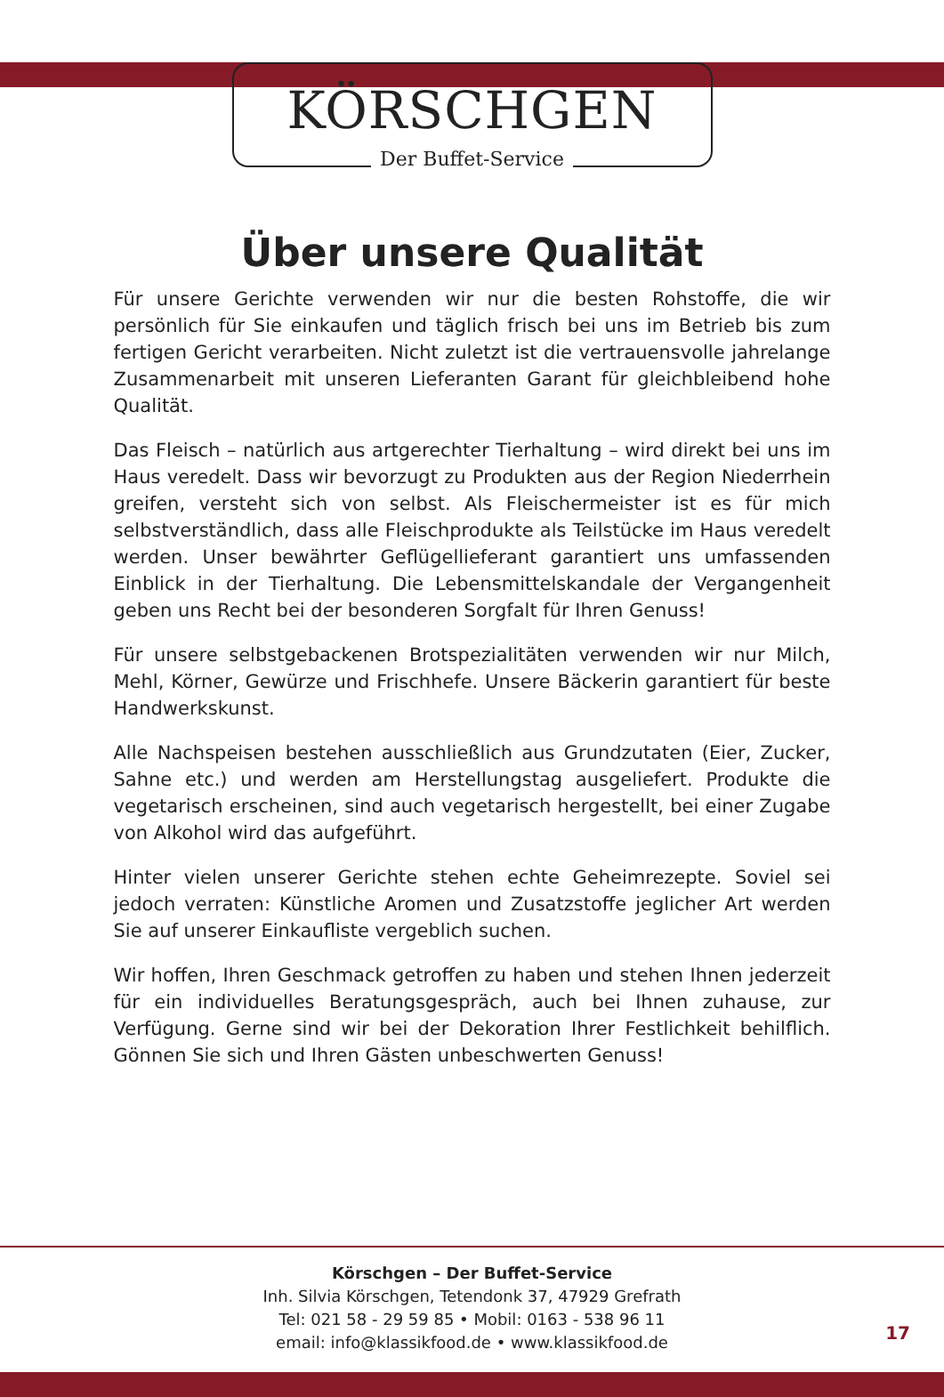KÖRSCHGEN
Der Buffet-Service
Über unsere Qualität
Für unsere Gerichte verwenden wir nur die besten Rohstoffe, die wir persönlich für Sie einkaufen und täglich frisch bei uns im Betrieb bis zum fertigen Gericht verarbeiten. Nicht zuletzt ist die vertrauensvolle jahrelange Zusammenarbeit mit unseren Lieferanten Garant für gleichbleibend hohe Qualität.
Das Fleisch – natürlich aus artgerechter Tierhaltung – wird direkt bei uns im Haus veredelt. Dass wir bevorzugt zu Produkten aus der Region Niederrhein greifen, versteht sich von selbst. Als Fleischermeister ist es für mich selbstverständlich, dass alle Fleischprodukte als Teilstücke im Haus veredelt werden. Unser bewährter Geflügellieferant garantiert uns umfassenden Einblick in der Tierhaltung. Die Lebensmittelskandale der Vergangenheit geben uns Recht bei der besonderen Sorgfalt für Ihren Genuss!
Für unsere selbstgebackenen Brotspezialitäten verwenden wir nur Milch, Mehl, Körner, Gewürze und Frischhefe. Unsere Bäckerin garantiert für beste Handwerkskunst.
Alle Nachspeisen bestehen ausschließlich aus Grundzutaten (Eier, Zucker, Sahne etc.) und werden am Herstellungstag ausgeliefert. Produkte die vegetarisch erscheinen, sind auch vegetarisch hergestellt, bei einer Zugabe von Alkohol wird das aufgeführt.
Hinter vielen unserer Gerichte stehen echte Geheimrezepte. Soviel sei jedoch verraten: Künstliche Aromen und Zusatzstoffe jeglicher Art werden Sie auf unserer Einkaufliste vergeblich suchen.
Wir hoffen, Ihren Geschmack getroffen zu haben und stehen Ihnen jederzeit für ein individuelles Beratungsgespräch, auch bei Ihnen zuhause, zur Verfügung. Gerne sind wir bei der Dekoration Ihrer Festlichkeit behilflich. Gönnen Sie sich und Ihren Gästen unbeschwerten Genuss!
Körschgen – Der Buffet-Service
Inh. Silvia Körschgen, Tetendonk 37, 47929 Grefrath
Tel: 021 58 - 29 59 85 • Mobil: 0163 - 538 96 11
email: info@klassikfood.de • www.klassikfood.de
17